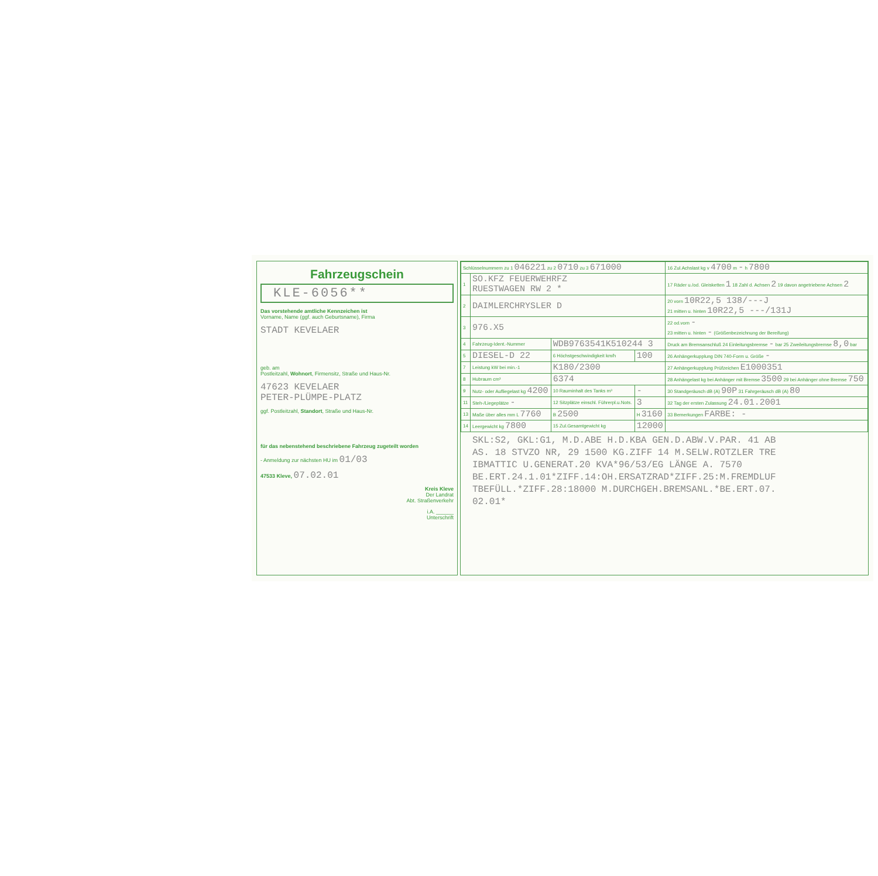Fahrzeugschein
KLE-6056**
Das vorstehende amtliche Kennzeichen ist
Vorname, Name (ggf. auch Geburtsname), Firma
STADT KEVELAER
geb. am
Postleitzahl, Wohnort, Firmensitz, Straße und Haus-Nr.
47623 KEVELAER
PETER-PLÜMPE-PLATZ
ggf. Postleitzahl, Standort, Straße und Haus-Nr.
für das nebenstehend beschriebene Fahrzeug zugeteilt worden
- Anmeldung zur nächsten HU im 01/03
47533 Kleve, 07.02.01
Kreis Kleve
Der Landrat
Abt. Straßenverkehr
i.A. ______
Unterschrift
| Schlüsselnummern zu 1 046221 zu 2 0710 zu 3 671000 | | | | 16 Zul.Achslast kg v 4700 m - h 7800 |
| 1 | SO.KFZ FEUERWEHRFZ RUESTWAGEN RW 2 * | | | 17 Räder u./od. Gleisketten 1 18 Zahl d. Achsen 2 19 davon angetriebene Achsen 2 |
| 2 | DAIMLERCHRYSLER D | | | 20 vorn 10R22,5 138/---J 21 mitten u. hinten 10R22,5 ---/131J |
| 3 | 976.X5 | | | 22 od.vorn - 23 mitten u. hinten - (Größenbezeichnung der Bereifung) |
| 4 | Fahrzeug-Ident.-Nummer | WDB9763541K510244 3 | | Druck am Bremsanschluß 24 Einleitungsbremse - bar 25 Zweileitungsbremse 8,0 bar |
| 5 | DIESEL-D 22 | 6 Höchstgeschwindigkeit km/h | 100 | 26 Anhängerkupplung DIN 740-Form u. Größe - |
| 7 | Leistung kW bei min.-1 | K180/2300 | | 27 Anhängerkupplung Prüfzeichen E1000351 |
| 8 | Hubraum cm³ | 6374 | | 28 Anhängelast kg bei Anhänger mit Bremse 3500 29 bei Anhänger ohne Bremse 750 |
| 9 | Nutz- oder Aufliegelast kg 4200 | 10 Rauminhalt des Tanks m³ | - | 30 Standgeräusch dB (A) 90P 31 Fahrgeräusch dB (A) 80 |
| 11 | Steh-/Liegeplätze - | 12 Sitzplätze einschl. Führerpl.u.Nots. | 3 | 32 Tag der ersten Zulassung 24.01.2001 |
| 13 | Maße über alles mm L 7760 | B 2500 | H 3160 | 33 Bemerkungen FARBE: - |
| 14 | Leergewicht kg 7800 | 15 Zul.Gesamtgewicht kg | 12000 | |
SKL:S2, GKL:G1, M.D.ABE H.D.KBA GEN.D.ABW.V.PAR. 41 AB
AS. 18 STVZO NR, 29 1500 KG.ZIFF 14 M.SELW.ROTZLER TRE
IBMATTIC U.GENERAT.20 KVA*96/53/EG LÄNGE A. 7570
BE.ERT.24.1.01*ZIFF.14:OH.ERSATZRAD*ZIFF.25:M.FREMDLUF
TBEFÜLL.*ZIFF.28:18000 M.DURCHGEH.BREMSANL.*BE.ERT.07.
02.01*